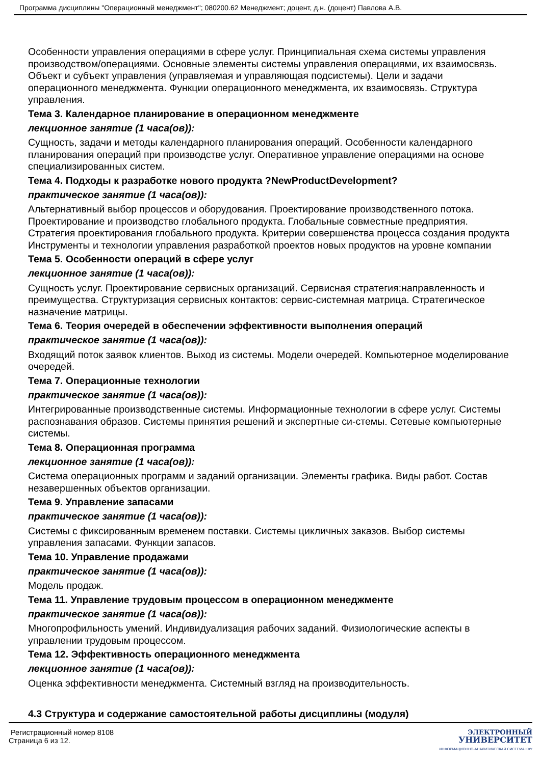Программа дисциплины "Операционный менеджмент"; 080200.62 Менеджмент; доцент, д.н. (доцент) Павлова А.В.
Особенности управления операциями в сфере услуг. Принципиальная схема системы управления производством/операциями. Основные элементы системы управления операциями, их взаимосвязь. Объект и субъект управления (управляемая и управляющая подсистемы). Цели и задачи операционного менеджмента. Функции операционного менеджмента, их взаимосвязь. Структура управления.
Тема 3. Календарное планирование в операционном менеджменте
лекционное занятие (1 часа(ов)):
Сущность, задачи и методы календарного планирования операций. Особенности календарного планирования операций при производстве услуг. Оперативное управление операциями на основе специализированных систем.
Тема 4. Подходы к разработке нового продукта ?NewProductDevelopment?
практическое занятие (1 часа(ов)):
Альтернативный выбор процессов и оборудования. Проектирование производственного потока. Проектирование и производство глобального продукта. Глобальные совместные предприятия. Стратегия проектирования глобального продукта. Критерии совершенства процесса создания продукта Инструменты и технологии управления разработкой проектов новых продуктов на уровне компании
Тема 5. Особенности операций в сфере услуг
лекционное занятие (1 часа(ов)):
Сущность услуг. Проектирование сервисных организаций. Сервисная стратегия:направленность и преимущества. Структуризация сервисных контактов: сервис-системная матрица. Стратегическое назначение матрицы.
Тема 6. Теория очередей в обеспечении эффективности выполнения операций
практическое занятие (1 часа(ов)):
Входящий поток заявок клиентов. Выход из системы. Модели очередей. Компьютерное моделирование очередей.
Тема 7. Операционные технологии
практическое занятие (1 часа(ов)):
Интегрированные производственные системы. Информационные технологии в сфере услуг. Системы распознавания образов. Системы принятия решений и экспертные си-стемы. Сетевые компьютерные системы.
Тема 8. Операционная программа
лекционное занятие (1 часа(ов)):
Система операционных программ и заданий организации. Элементы графика. Виды работ. Состав незавершенных объектов организации.
Тема 9. Управление запасами
практическое занятие (1 часа(ов)):
Системы с фиксированным временем поставки. Системы цикличных заказов. Выбор системы управления запасами. Функции запасов.
Тема 10. Управление продажами
практическое занятие (1 часа(ов)):
Модель продаж.
Тема 11. Управление трудовым процессом в операционном менеджменте
практическое занятие (1 часа(ов)):
Многопрофильность умений. Индивидуализация рабочих заданий. Физиологические аспекты в управлении трудовым процессом.
Тема 12. Эффективность операционного менеджмента
лекционное занятие (1 часа(ов)):
Оценка эффективности менеджмента. Системный взгляд на производительность.
4.3 Структура и содержание самостоятельной работы дисциплины (модуля)
Регистрационный номер 8108
Страница 6 из 12.
ЭЛЕКТРОННЫЙ
УНИВЕРСИТЕТ
ИНФОРМАЦИОННО-АНАЛИТИЧЕСКАЯ СИСТЕМА КФУ